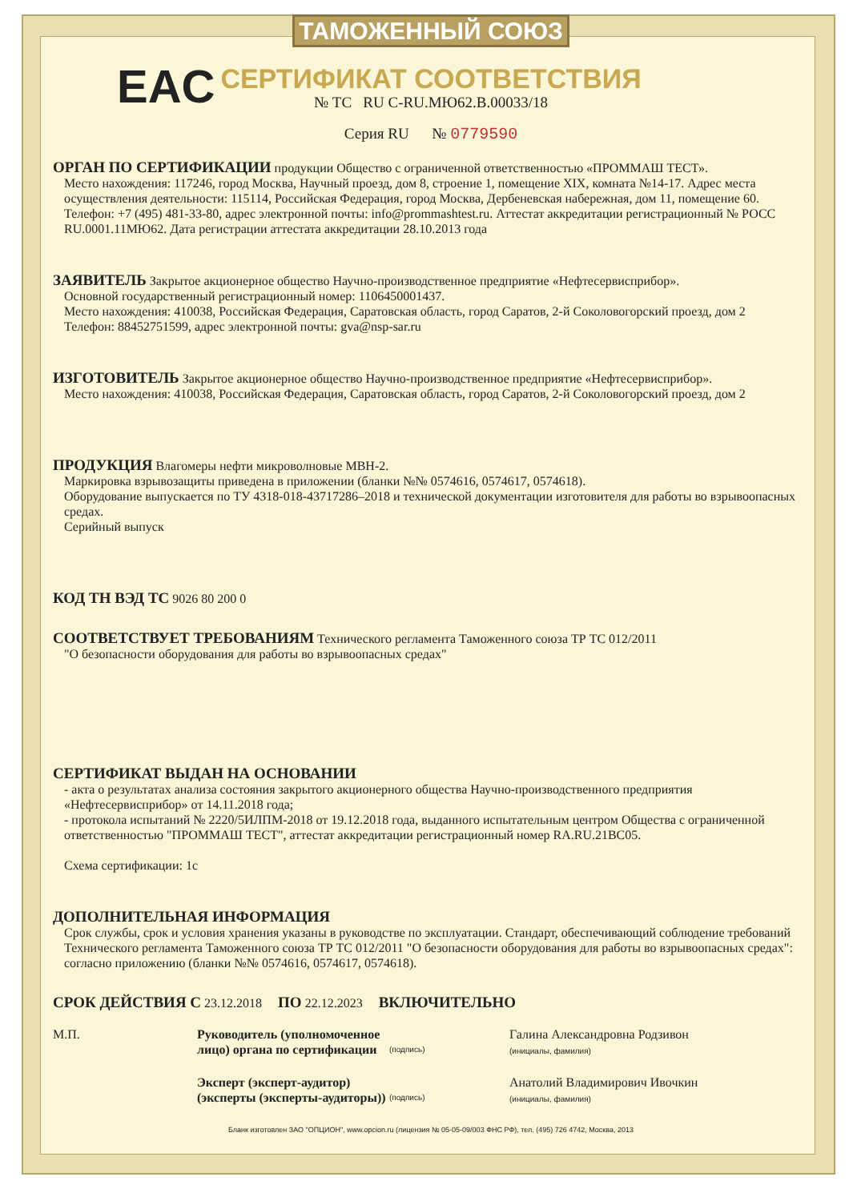ТАМОЖЕННЫЙ СОЮЗ
СЕРТИФИКАТ СООТВЕТСТВИЯ
EAC
№ ТС RU C-RU.МЮ62.В.00033/18
Серия RU № 0779590
ОРГАН ПО СЕРТИФИКАЦИИ продукции Общество с ограниченной ответственностью «ПРОММАШ ТЕСТ».
Место нахождения: 117246, город Москва, Научный проезд, дом 8, строение 1, помещение XIX, комната №14-17. Адрес места осуществления деятельности: 115114, Российская Федерация, город Москва, Дербеневская набережная, дом 11, помещение 60. Телефон: +7 (495) 481-33-80, адрес электронной почты: info@prommashtest.ru. Аттестат аккредитации регистрационный № РОСС RU.0001.11МЮ62. Дата регистрации аттестата аккредитации 28.10.2013 года
ЗАЯВИТЕЛЬ Закрытое акционерное общество Научно-производственное предприятие «Нефтесервисприбор».
Основной государственный регистрационный номер: 1106450001437.
Место нахождения: 410038, Российская Федерация, Саратовская область, город Саратов, 2-й Соколовогорский проезд, дом 2
Телефон: 88452751599, адрес электронной почты: gva@nsp-sar.ru
ИЗГОТОВИТЕЛЬ Закрытое акционерное общество Научно-производственное предприятие «Нефтесервисприбор».
Место нахождения: 410038, Российская Федерация, Саратовская область, город Саратов, 2-й Соколовогорский проезд, дом 2
ПРОДУКЦИЯ Влагомеры нефти микроволновые МВН-2.
Маркировка взрывозащиты приведена в приложении (бланки №№ 0574616, 0574617, 0574618).
Оборудование выпускается по ТУ 4318-018-43717286–2018 и технической документации изготовителя для работы во взрывоопасных средах.
Серийный выпуск
КОД ТН ВЭД ТС 9026 80 200 0
СООТВЕТСТВУЕТ ТРЕБОВАНИЯМ Технического регламента Таможенного союза ТР ТС 012/2011
"О безопасности оборудования для работы во взрывоопасных средах"
СЕРТИФИКАТ ВЫДАН НА ОСНОВАНИИ
- акта о результатах анализа состояния закрытого акционерного общества Научно-производственного предприятия «Нефтесервисприбор» от 14.11.2018 года;
- протокола испытаний № 2220/5ИЛПМ-2018 от 19.12.2018 года, выданного испытательным центром Общества с ограниченной ответственностью "ПРОММАШ ТЕСТ", аттестат аккредитации регистрационный номер RA.RU.21ВС05.
Схема сертификации: 1с
ДОПОЛНИТЕЛЬНАЯ ИНФОРМАЦИЯ
Срок службы, срок и условия хранения указаны в руководстве по эксплуатации. Стандарт, обеспечивающий соблюдение требований Технического регламента Таможенного союза ТР ТС 012/2011 "О безопасности оборудования для работы во взрывоопасных средах": согласно приложению (бланки №№ 0574616, 0574617, 0574618).
СРОК ДЕЙСТВИЯ С 23.12.2018 ПО 22.12.2023 ВКЛЮЧИТЕЛЬНО
М.П. Руководитель (уполномоченное лицо) органа по сертификации
(подпись)
Галина Александровна Родзивон
(инициалы, фамилия)
Эксперт (эксперт-аудитор) (эксперты (эксперты-аудиторы))
(подпись)
Анатолий Владимирович Ивочкин
(инициалы, фамилия)
Бланк изготовлен ЗАО "ОПЦИОН", www.opcion.ru (лицензия № 05-05-09/003 ФНС РФ), тел. (495) 726 4742, Москва, 2013